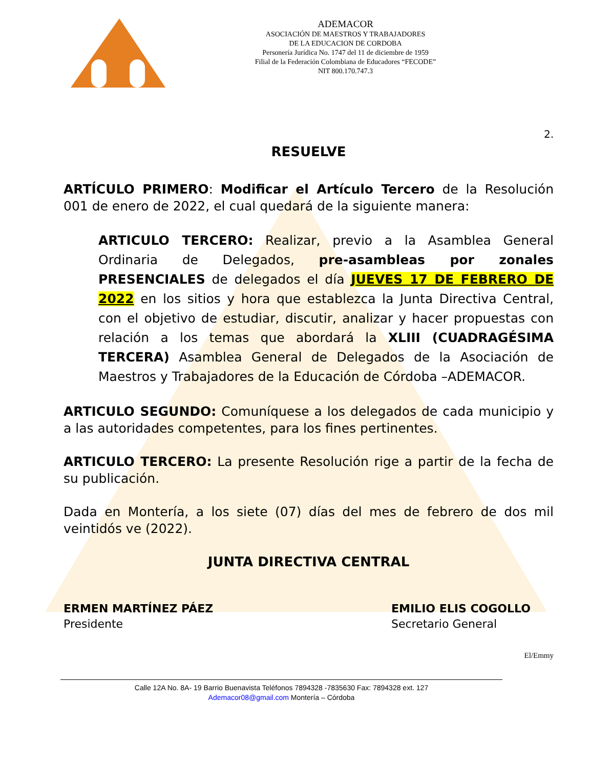ADEMACOR
ASOCIACIÓN DE MAESTROS Y TRABAJADORES
DE LA EDUCACION DE CORDOBA
Personería Jurídica No. 1747 del 11 de diciembre de 1959
Filial de la Federación Colombiana de Educadores “FECODE”
NIT 800.170.747.3
2.
RESUELVE
ARTÍCULO PRIMERO: Modificar el Artículo Tercero de la Resolución 001 de enero de 2022, el cual quedará de la siguiente manera:
ARTICULO TERCERO: Realizar, previo a la Asamblea General Ordinaria de Delegados, pre-asambleas por zonales PRESENCIALES de delegados el día JUEVES 17 DE FEBRERO DE 2022 en los sitios y hora que establezca la Junta Directiva Central, con el objetivo de estudiar, discutir, analizar y hacer propuestas con relación a los temas que abordará la XLIII (CUADRAGÉSIMA TERCERA) Asamblea General de Delegados de la Asociación de Maestros y Trabajadores de la Educación de Córdoba –ADEMACOR.
ARTICULO SEGUNDO: Comuníquese a los delegados de cada municipio y a las autoridades competentes, para los fines pertinentes.
ARTICULO TERCERO: La presente Resolución rige a partir de la fecha de su publicación.
Dada en Montería, a los siete (07) días del mes de febrero de dos mil veintidós ve (2022).
JUNTA DIRECTIVA CENTRAL
ERMEN MARTÍNEZ PÁEZ
Presidente
EMILIO ELIS COGOLLO
Secretario General
El/Emmy
Calle 12A No. 8A- 19 Barrio Buenavista Teléfonos 7894328 -7835630 Fax: 7894328 ext. 127
Ademacor08@gmail.com Montería – Córdoba